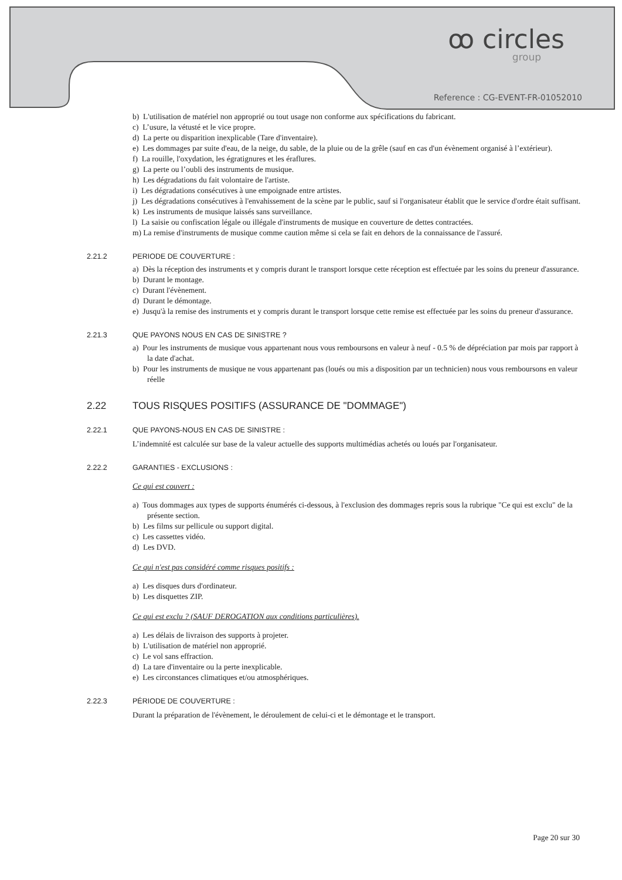ꝏ circles
group
Reference : CG-EVENT-FR-01052010
b) L'utilisation de matériel non approprié ou tout usage non conforme aux spécifications du fabricant.
c) L’usure, la vétusté et le vice propre.
d) La perte ou disparition inexplicable (Tare d'inventaire).
e) Les dommages par suite d'eau, de la neige, du sable, de la pluie ou de la grêle (sauf en cas d'un évènement organisé à l’extérieur).
f) La rouille, l'oxydation, les égratignures et les éraflures.
g) La perte ou l’oubli des instruments de musique.
h) Les dégradations du fait volontaire de l'artiste.
i) Les dégradations consécutives à une empoignade entre artistes.
j) Les dégradations consécutives à l'envahissement de la scène par le public, sauf si l'organisateur établit que le service d'ordre était suffisant.
k) Les instruments de musique laissés sans surveillance.
l) La saisie ou confiscation légale ou illégale d'instruments de musique en couverture de dettes contractées.
m) La remise d'instruments de musique comme caution même si cela se fait en dehors de la connaissance de l'assuré.
2.21.2 PERIODE DE COUVERTURE :
a) Dès la réception des instruments et y compris durant le transport lorsque cette réception est effectuée par les soins du preneur d'assurance.
b) Durant le montage.
c) Durant l'évènement.
d) Durant le démontage.
e) Jusqu'à la remise des instruments et y compris durant le transport lorsque cette remise est effectuée par les soins du preneur d'assurance.
2.21.3 QUE PAYONS NOUS EN CAS DE SINISTRE ?
a) Pour les instruments de musique vous appartenant nous vous remboursons en valeur à neuf - 0.5 % de dépréciation par mois par rapport à la date d'achat.
b) Pour les instruments de musique ne vous appartenant pas (loués ou mis a disposition par un technicien) nous vous remboursons en valeur réelle
2.22 TOUS RISQUES POSITIFS (ASSURANCE DE "DOMMAGE")
2.22.1 QUE PAYONS-NOUS EN CAS DE SINISTRE :
L’indemnité est calculée sur base de la valeur actuelle des supports multimédias achetés ou loués par l'organisateur.
2.22.2 GARANTIES - EXCLUSIONS :
Ce qui est couvert :
a) Tous dommages aux types de supports énumérés ci-dessous, à l'exclusion des dommages repris sous la rubrique "Ce qui est exclu" de la présente section.
b) Les films sur pellicule ou support digital.
c) Les cassettes vidéo.
d) Les DVD.
Ce qui n'est pas considéré comme risques positifs :
a) Les disques durs d'ordinateur.
b) Les disquettes ZIP.
Ce qui est exclu ? (SAUF DEROGATION aux conditions particulières).
a) Les délais de livraison des supports à projeter.
b) L'utilisation de matériel non approprié.
c) Le vol sans effraction.
d) La tare d'inventaire ou la perte inexplicable.
e) Les circonstances climatiques et/ou atmosphériques.
2.22.3 PÉRIODE DE COUVERTURE :
Durant la préparation de l'évènement, le déroulement de celui-ci et le démontage et le transport.
Page 20 sur 30